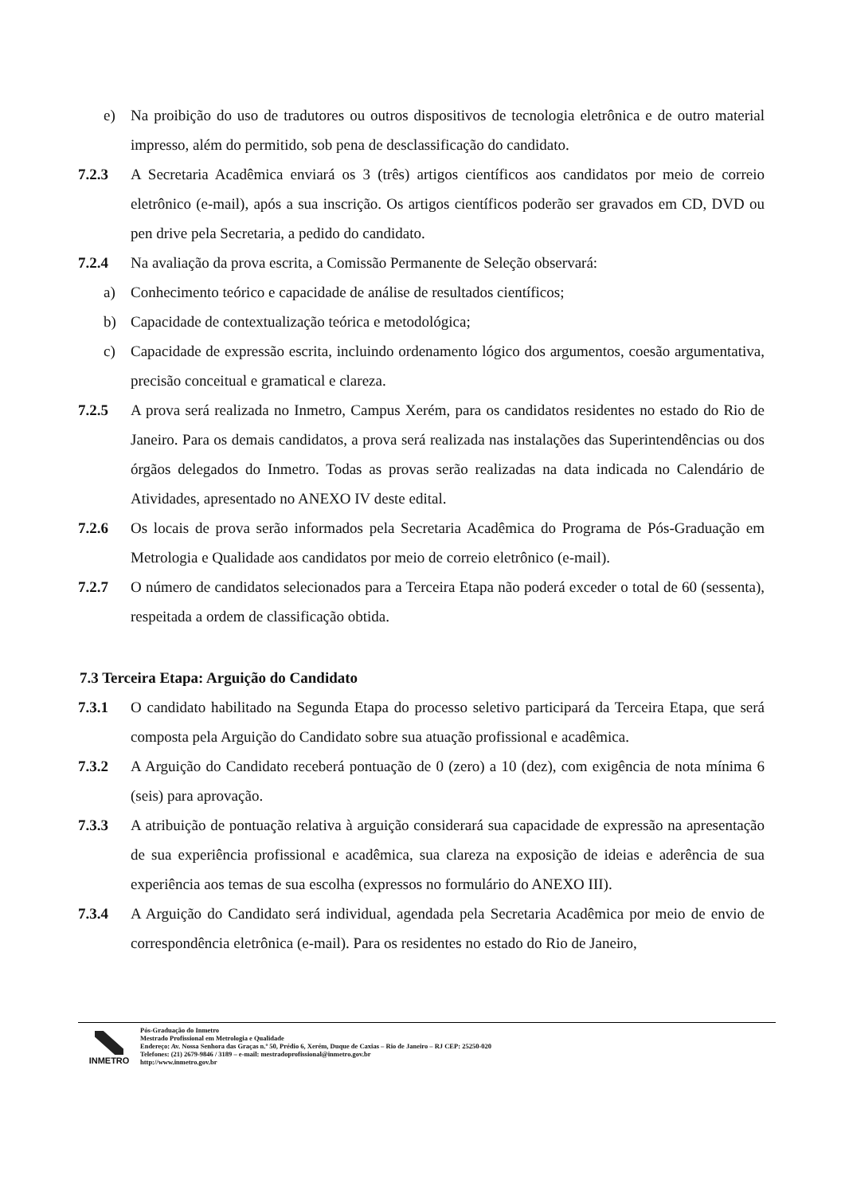e) Na proibição do uso de tradutores ou outros dispositivos de tecnologia eletrônica e de outro material impresso, além do permitido, sob pena de desclassificação do candidato.
7.2.3 A Secretaria Acadêmica enviará os 3 (três) artigos científicos aos candidatos por meio de correio eletrônico (e-mail), após a sua inscrição. Os artigos científicos poderão ser gravados em CD, DVD ou pen drive pela Secretaria, a pedido do candidato.
7.2.4 Na avaliação da prova escrita, a Comissão Permanente de Seleção observará:
a) Conhecimento teórico e capacidade de análise de resultados científicos;
b) Capacidade de contextualização teórica e metodológica;
c) Capacidade de expressão escrita, incluindo ordenamento lógico dos argumentos, coesão argumentativa, precisão conceitual e gramatical e clareza.
7.2.5 A prova será realizada no Inmetro, Campus Xerém, para os candidatos residentes no estado do Rio de Janeiro. Para os demais candidatos, a prova será realizada nas instalações das Superintendências ou dos órgãos delegados do Inmetro. Todas as provas serão realizadas na data indicada no Calendário de Atividades, apresentado no ANEXO IV deste edital.
7.2.6 Os locais de prova serão informados pela Secretaria Acadêmica do Programa de Pós-Graduação em Metrologia e Qualidade aos candidatos por meio de correio eletrônico (e-mail).
7.2.7 O número de candidatos selecionados para a Terceira Etapa não poderá exceder o total de 60 (sessenta), respeitada a ordem de classificação obtida.
7.3 Terceira Etapa: Arguição do Candidato
7.3.1 O candidato habilitado na Segunda Etapa do processo seletivo participará da Terceira Etapa, que será composta pela Arguição do Candidato sobre sua atuação profissional e acadêmica.
7.3.2 A Arguição do Candidato receberá pontuação de 0 (zero) a 10 (dez), com exigência de nota mínima 6 (seis) para aprovação.
7.3.3 A atribuição de pontuação relativa à arguição considerará sua capacidade de expressão na apresentação de sua experiência profissional e acadêmica, sua clareza na exposição de ideias e aderência de sua experiência aos temas de sua escolha (expressos no formulário do ANEXO III).
7.3.4 A Arguição do Candidato será individual, agendada pela Secretaria Acadêmica por meio de envio de correspondência eletrônica (e-mail). Para os residentes no estado do Rio de Janeiro,
INMETRO
Pós-Graduação do Inmetro
Mestrado Profissional em Metrologia e Qualidade
Endereço: Av. Nossa Senhora das Graças n.º 50, Prédio 6, Xerém, Duque de Caxias – Rio de Janeiro – RJ CEP: 25250-020
Telefones: (21) 2679-9846 / 3189 – e-mail: mestradoprofissional@inmetro.gov.br
http://www.inmetro.gov.br